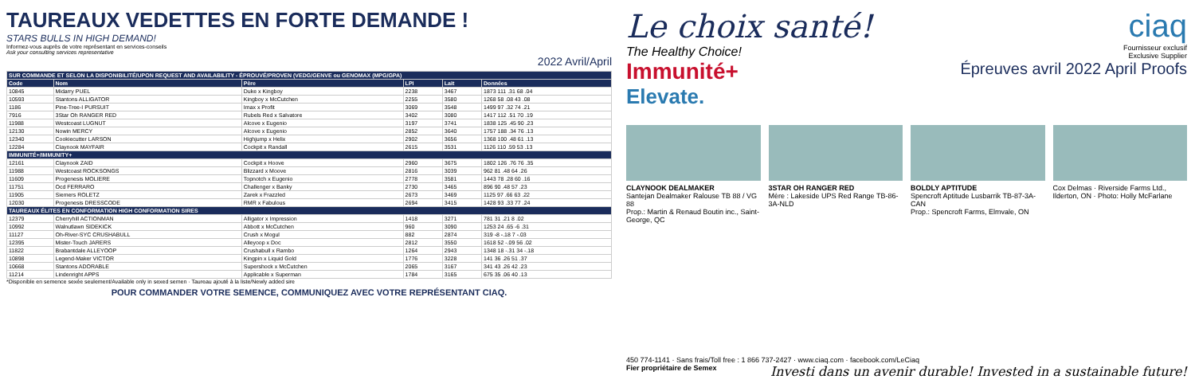TAUREAUX VEDETTES EN FORTE DEMANDE !
STARS BULLS IN HIGH DEMAND!
Informez-vous auprès de votre représentant en services-conseils
Ask your consulting services representative
2022 Avril/April
| SUR COMMANDE ET SELON LA DISPONIBILITÉ/UPON REQUEST AND AVAILABILITY - ÉPROUVÉ/PROVEN (VEDG/GENVE ou GENOMAX (MPG/GPA) | | | | | |
| Code | Nom | Père | LPI | Lait | Données |
| 10845 | Midarry PUEL | Duke x Kingboy | 2238 | 3467 | 1873 111 .31 68 .04 |
| 10593 | Stantons ALLIGATOR | Kingboy x McCutchen | 2255 | 3580 | 1268 58 .08 43 .08 |
| 1186 | Pine-Tree-I PURSUIT | Imax x Profit | 3069 | 3548 | 1499 97 .32 74 .21 |
| 7916 | 3Star Oh RANGER RED | Rubels Red x Salvatore | 3402 | 3080 | 1417 112 .51 70 .19 |
| 11988 | Westcoast LUGNUT | Alcove x Eugenio | 3197 | 3741 | 1838 125 .45 90 .23 |
| 12130 | Nowin MERCY | Alcove x Eugenio | 2852 | 3640 | 1757 188 .34 76 .13 |
| 12340 | Cookiecutter LARSON | Highjump x Helix | 2902 | 3656 | 1368 100 .48 61 .13 |
| 12284 | Claynook MAYFAIR | Cockpit x Randall | 2615 | 3531 | 1126 110 .59 53 .13 |
| IMMUNITÉ+/IMMUNITY+ | | | | | |
| 12161 | Claynook ZAID | Cockpit x Hoove | 2960 | 3675 | 1802 126 .76 76 .35 |
| 11988 | Westcoast ROCKSONGS | Blizzard x Moove | 2816 | 3039 | 962 81 .48 64 .26 |
| 11609 | Progenesis MOLIERE | Topnotch x Eugenio | 2778 | 3581 | 1443 78 .28 60 .16 |
| 11751 | Ocd FERRARO | Challenger x Banky | 2730 | 3465 | 896 90 .48 57 .23 |
| 11905 | Siemers ROLETZ | Zarek x Frazzled | 2673 | 3469 | 1125 97 .66 63 .22 |
| 12030 | Progenesis DRESSCODE | RMR x Fabulous | 2694 | 3415 | 1428 93 .33 77 .24 |
| TAUREAUX ÉLITES EN CONFORMATION HIGH CONFORMATION SIRES | | | | | |
| 12379 | Cherryhill ACTIONMAN | Alligator x Impression | 1418 | 3271 | 781 31 .21 8 .02 |
| 10992 | Walnutlawn SIDEKICK | Abbott x McCutchen | 960 | 3090 | 1253 24 .65 -6 .31 |
| 11127 | Oh-River-SYC CRUSHABULL | Crush x Mogul | 882 | 2874 | 319 -8 -.18 7 -.03 |
| 12395 | Mister-Touch JARERS | Alleyoop x Doc | 2812 | 3550 | 1618 52 -.09 56 .02 |
| 11822 | Brabantdale ALLEYOOP | Crushabull x Rambo | 1264 | 2943 | 1348 18 -.31 34 -.18 |
| 10898 | Legend-Maker VICTOR | Kingpin x Liquid Gold | 1776 | 3228 | 141 36 .26 51 .37 |
| 10668 | Stantons ADORABLE | Supershock x McCutchen | 2065 | 3167 | 341 43 .26 42 .23 |
| 11214 | Lindenright APPS | Applicable x Superman | 1784 | 3165 | 675 35 .06 40 .13 |
*Disponible en semence sexée seulement/Available only in sexed semen · Taureau ajouté à la liste/Newly added sire
POUR COMMANDER VOTRE SEMENCE, COMMUNIQUEZ AVEC VOTRE REPRÉSENTANT CIAQ.
Le choix santé!
The Healthy Choice!
Immunité+
Elevate.
ciaq
Fournisseur exclusif
Exclusive Supplier
Épreuves avril 2022 April Proofs
CLAYNOOK DEALMAKER
Santejan Dealmaker Ralouse TB 88 / VG 88
Prop.: Martin & Renaud Boutin inc., Saint-George, QC
3STAR OH RANGER RED
Mère : Lakeside UPS Red Range TB-86-3A-NLD
BOLDLY APTITUDE
Spencroft Aptitude Lusbarrik TB-87-3A-CAN
Prop.: Spencroft Farms, Elmvale, ON
Cox Delmas · Riverside Farms Ltd., Ilderton, ON · Photo: Holly McFarlane
450 774-1141 · Sans frais/Toll free : 1 866 737-2427 · www.ciaq.com · facebook.com/LeCiaq
Fier propriétaire de Semex Investi dans un avenir durable! Invested in a sustainable future!